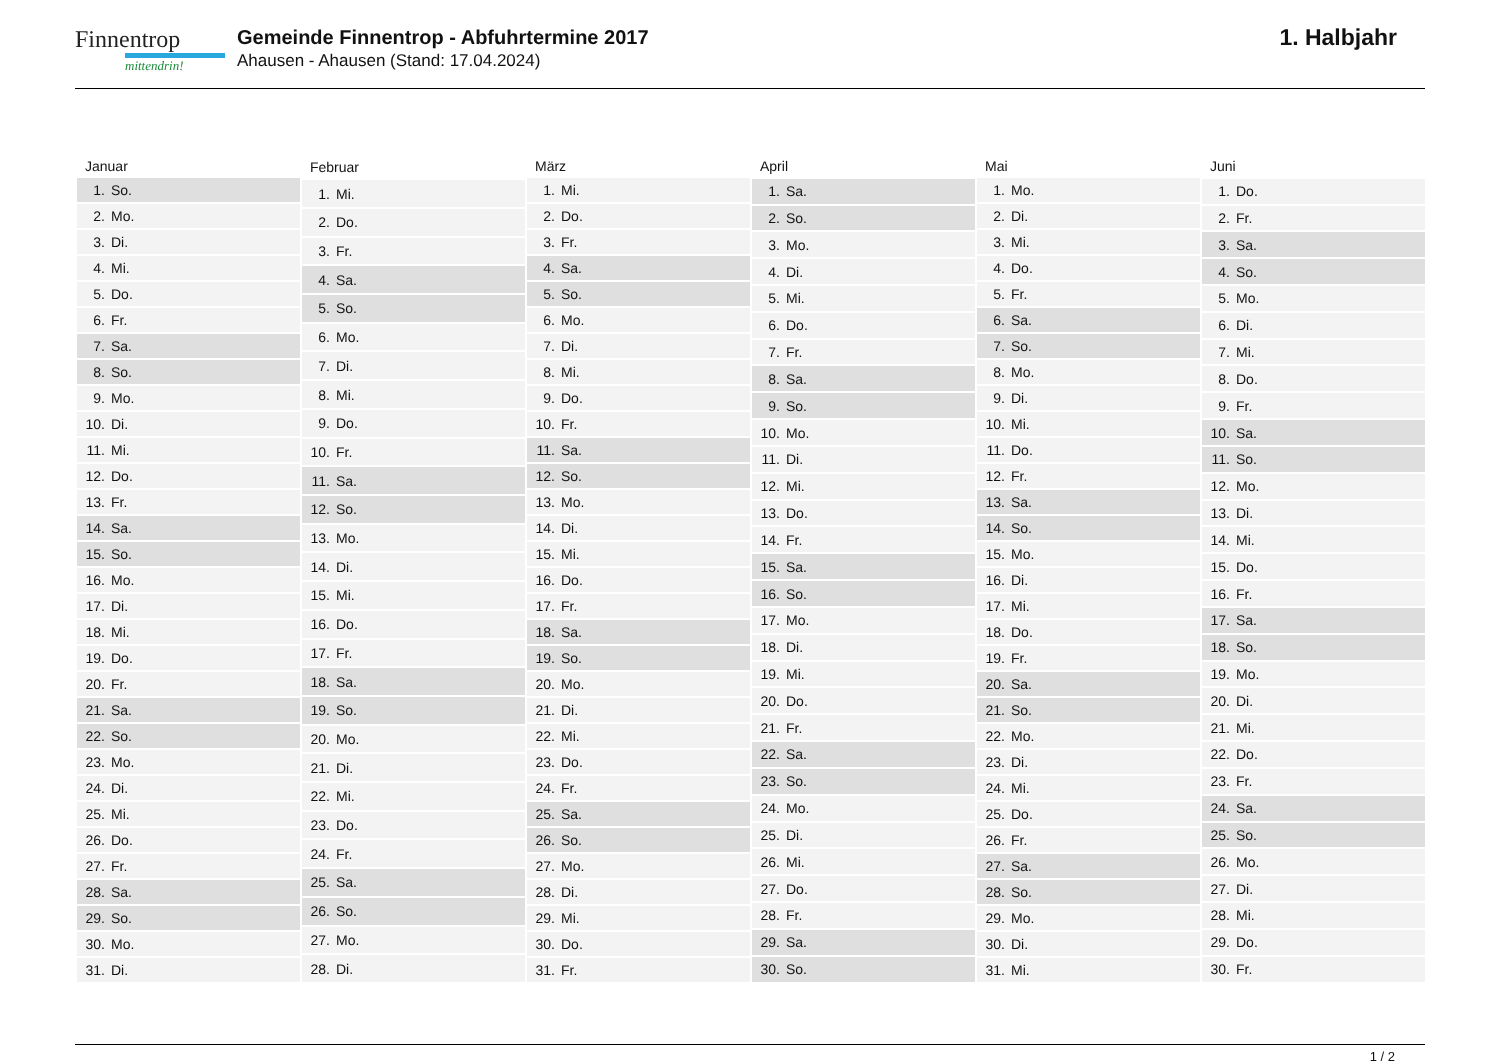Finnentrop
mittendrin!
Gemeinde Finnentrop - Abfuhrtermine 2017
Ahausen - Ahausen (Stand: 17.04.2024)
1. Halbjahr
| Januar | |
| --- | --- |
| 1. | So. |
| 2. | Mo. |
| 3. | Di. |
| 4. | Mi. |
| 5. | Do. |
| 6. | Fr. |
| 7. | Sa. |
| 8. | So. |
| 9. | Mo. |
| 10. | Di. |
| 11. | Mi. |
| 12. | Do. |
| 13. | Fr. |
| 14. | Sa. |
| 15. | So. |
| 16. | Mo. |
| 17. | Di. |
| 18. | Mi. |
| 19. | Do. |
| 20. | Fr. |
| 21. | Sa. |
| 22. | So. |
| 23. | Mo. |
| 24. | Di. |
| 25. | Mi. |
| 26. | Do. |
| 27. | Fr. |
| 28. | Sa. |
| 29. | So. |
| 30. | Mo. |
| 31. | Di. |
| Februar | |
| --- | --- |
| 1. | Mi. |
| 2. | Do. |
| 3. | Fr. |
| 4. | Sa. |
| 5. | So. |
| 6. | Mo. |
| 7. | Di. |
| 8. | Mi. |
| 9. | Do. |
| 10. | Fr. |
| 11. | Sa. |
| 12. | So. |
| 13. | Mo. |
| 14. | Di. |
| 15. | Mi. |
| 16. | Do. |
| 17. | Fr. |
| 18. | Sa. |
| 19. | So. |
| 20. | Mo. |
| 21. | Di. |
| 22. | Mi. |
| 23. | Do. |
| 24. | Fr. |
| 25. | Sa. |
| 26. | So. |
| 27. | Mo. |
| 28. | Di. |
| März | |
| --- | --- |
| 1. | Mi. |
| 2. | Do. |
| 3. | Fr. |
| 4. | Sa. |
| 5. | So. |
| 6. | Mo. |
| 7. | Di. |
| 8. | Mi. |
| 9. | Do. |
| 10. | Fr. |
| 11. | Sa. |
| 12. | So. |
| 13. | Mo. |
| 14. | Di. |
| 15. | Mi. |
| 16. | Do. |
| 17. | Fr. |
| 18. | Sa. |
| 19. | So. |
| 20. | Mo. |
| 21. | Di. |
| 22. | Mi. |
| 23. | Do. |
| 24. | Fr. |
| 25. | Sa. |
| 26. | So. |
| 27. | Mo. |
| 28. | Di. |
| 29. | Mi. |
| 30. | Do. |
| 31. | Fr. |
| April | |
| --- | --- |
| 1. | Sa. |
| 2. | So. |
| 3. | Mo. |
| 4. | Di. |
| 5. | Mi. |
| 6. | Do. |
| 7. | Fr. |
| 8. | Sa. |
| 9. | So. |
| 10. | Mo. |
| 11. | Di. |
| 12. | Mi. |
| 13. | Do. |
| 14. | Fr. |
| 15. | Sa. |
| 16. | So. |
| 17. | Mo. |
| 18. | Di. |
| 19. | Mi. |
| 20. | Do. |
| 21. | Fr. |
| 22. | Sa. |
| 23. | So. |
| 24. | Mo. |
| 25. | Di. |
| 26. | Mi. |
| 27. | Do. |
| 28. | Fr. |
| 29. | Sa. |
| 30. | So. |
| Mai | |
| --- | --- |
| 1. | Mo. |
| 2. | Di. |
| 3. | Mi. |
| 4. | Do. |
| 5. | Fr. |
| 6. | Sa. |
| 7. | So. |
| 8. | Mo. |
| 9. | Di. |
| 10. | Mi. |
| 11. | Do. |
| 12. | Fr. |
| 13. | Sa. |
| 14. | So. |
| 15. | Mo. |
| 16. | Di. |
| 17. | Mi. |
| 18. | Do. |
| 19. | Fr. |
| 20. | Sa. |
| 21. | So. |
| 22. | Mo. |
| 23. | Di. |
| 24. | Mi. |
| 25. | Do. |
| 26. | Fr. |
| 27. | Sa. |
| 28. | So. |
| 29. | Mo. |
| 30. | Di. |
| 31. | Mi. |
| Juni | |
| --- | --- |
| 1. | Do. |
| 2. | Fr. |
| 3. | Sa. |
| 4. | So. |
| 5. | Mo. |
| 6. | Di. |
| 7. | Mi. |
| 8. | Do. |
| 9. | Fr. |
| 10. | Sa. |
| 11. | So. |
| 12. | Mo. |
| 13. | Di. |
| 14. | Mi. |
| 15. | Do. |
| 16. | Fr. |
| 17. | Sa. |
| 18. | So. |
| 19. | Mo. |
| 20. | Di. |
| 21. | Mi. |
| 22. | Do. |
| 23. | Fr. |
| 24. | Sa. |
| 25. | So. |
| 26. | Mo. |
| 27. | Di. |
| 28. | Mi. |
| 29. | Do. |
| 30. | Fr. |
1 / 2